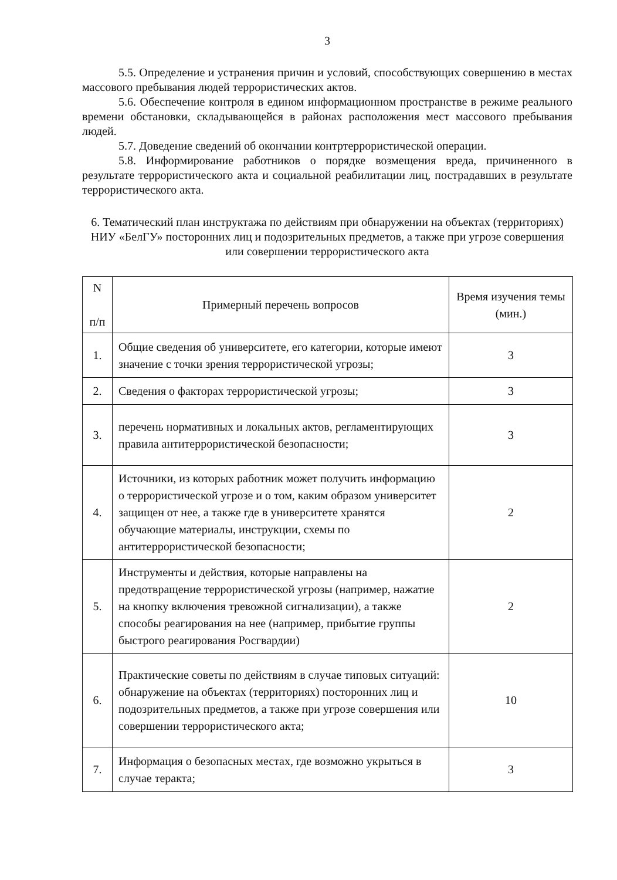3
5.5. Определение и устранения причин и условий, способствующих совершению в местах массового пребывания людей террористических актов.
5.6. Обеспечение контроля в едином информационном пространстве в режиме реального времени обстановки, складывающейся в районах расположения мест массового пребывания людей.
5.7. Доведение сведений об окончании контртеррористической операции.
5.8. Информирование работников о порядке возмещения вреда, причиненного в результате террористического акта и социальной реабилитации лиц, пострадавших в результате террористического акта.
6. Тематический план инструктажа по действиям при обнаружении на объектах (территориях) НИУ «БелГУ» посторонних лиц и подозрительных предметов, а также при угрозе совершения или совершении террористического акта
| N п/п | Примерный перечень вопросов | Время изучения темы (мин.) |
| --- | --- | --- |
| 1. | Общие сведения об университете, его категории, которые имеют значение с точки зрения террористической угрозы; | 3 |
| 2. | Сведения о факторах террористической угрозы; | 3 |
| 3. | перечень нормативных и локальных актов, регламентирующих правила антитеррористической безопасности; | 3 |
| 4. | Источники, из которых работник может получить информацию о террористической угрозе и о том, каким образом университет защищен от нее, а также где в университете хранятся обучающие материалы, инструкции, схемы по антитеррористической безопасности; | 2 |
| 5. | Инструменты и действия, которые направлены на предотвращение террористической угрозы (например, нажатие на кнопку включения тревожной сигнализации), а также способы реагирования на нее (например, прибытие группы быстрого реагирования Росгвардии) | 2 |
| 6. | Практические советы по действиям в случае типовых ситуаций: обнаружение на объектах (территориях) посторонних лиц и подозрительных предметов, а также при угрозе совершения или совершении террористического акта; | 10 |
| 7. | Информация о безопасных местах, где возможно укрыться в случае теракта; | 3 |